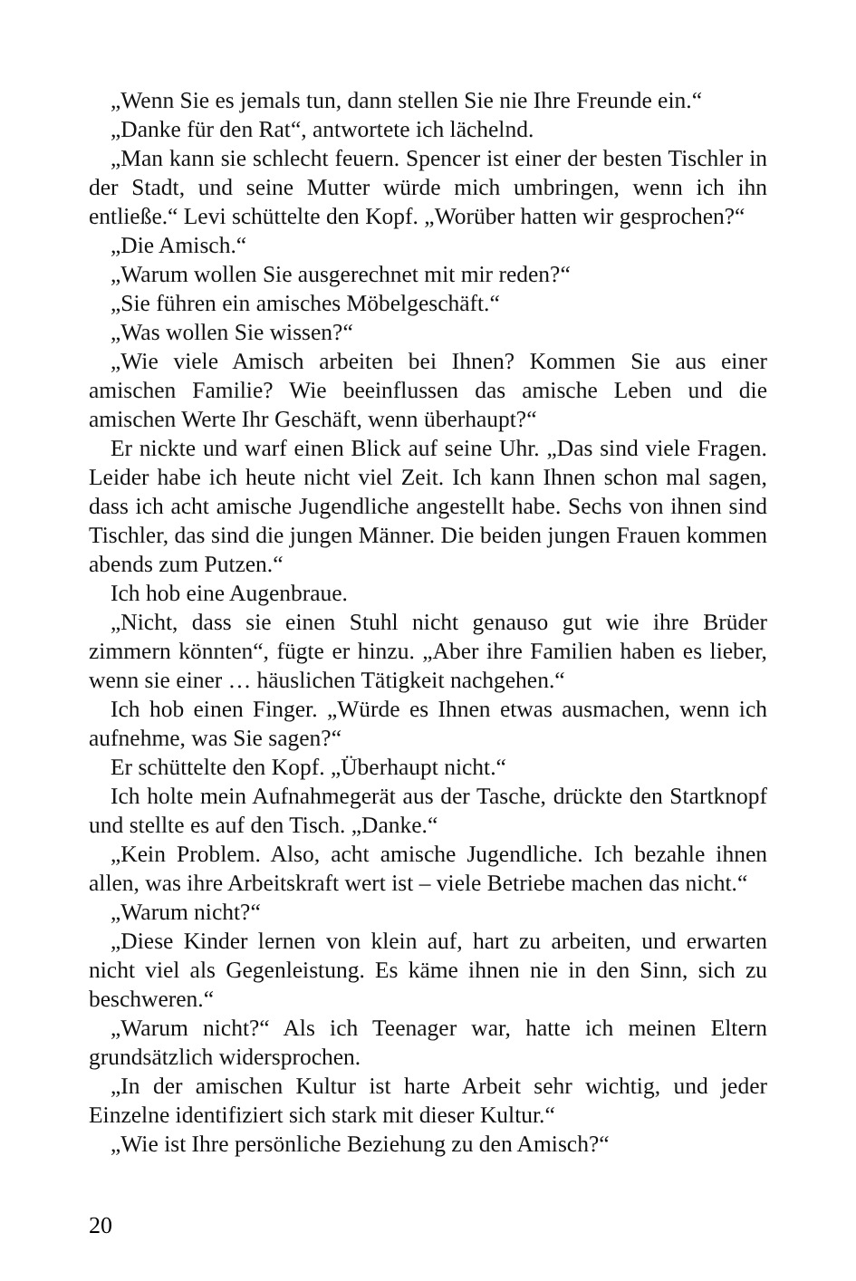„Wenn Sie es jemals tun, dann stellen Sie nie Ihre Freunde ein.“
„Danke für den Rat“, antwortete ich lächelnd.
„Man kann sie schlecht feuern. Spencer ist einer der besten Tischler in der Stadt, und seine Mutter würde mich umbringen, wenn ich ihn entließe.“ Levi schüttelte den Kopf. „Worüber hatten wir gesprochen?“
„Die Amisch.“
„Warum wollen Sie ausgerechnet mit mir reden?“
„Sie führen ein amisches Möbelgeschäft.“
„Was wollen Sie wissen?“
„Wie viele Amisch arbeiten bei Ihnen? Kommen Sie aus einer amischen Familie? Wie beeinflussen das amische Leben und die amischen Werte Ihr Geschäft, wenn überhaupt?“
Er nickte und warf einen Blick auf seine Uhr. „Das sind viele Fragen. Leider habe ich heute nicht viel Zeit. Ich kann Ihnen schon mal sagen, dass ich acht amische Jugendliche angestellt habe. Sechs von ihnen sind Tischler, das sind die jungen Männer. Die beiden jungen Frauen kommen abends zum Putzen.“
Ich hob eine Augenbraue.
„Nicht, dass sie einen Stuhl nicht genauso gut wie ihre Brüder zimmern könnten“, fügte er hinzu. „Aber ihre Familien haben es lieber, wenn sie einer … häuslichen Tätigkeit nachgehen.“
Ich hob einen Finger. „Würde es Ihnen etwas ausmachen, wenn ich aufnehme, was Sie sagen?“
Er schüttelte den Kopf. „Überhaupt nicht.“
Ich holte mein Aufnahmegerät aus der Tasche, drückte den Startknopf und stellte es auf den Tisch. „Danke.“
„Kein Problem. Also, acht amische Jugendliche. Ich bezahle ihnen allen, was ihre Arbeitskraft wert ist – viele Betriebe machen das nicht.“
„Warum nicht?“
„Diese Kinder lernen von klein auf, hart zu arbeiten, und erwarten nicht viel als Gegenleistung. Es käme ihnen nie in den Sinn, sich zu beschweren.“
„Warum nicht?“ Als ich Teenager war, hatte ich meinen Eltern grundsätzlich widersprochen.
„In der amischen Kultur ist harte Arbeit sehr wichtig, und jeder Einzelne identifiziert sich stark mit dieser Kultur.“
„Wie ist Ihre persönliche Beziehung zu den Amisch?“
20